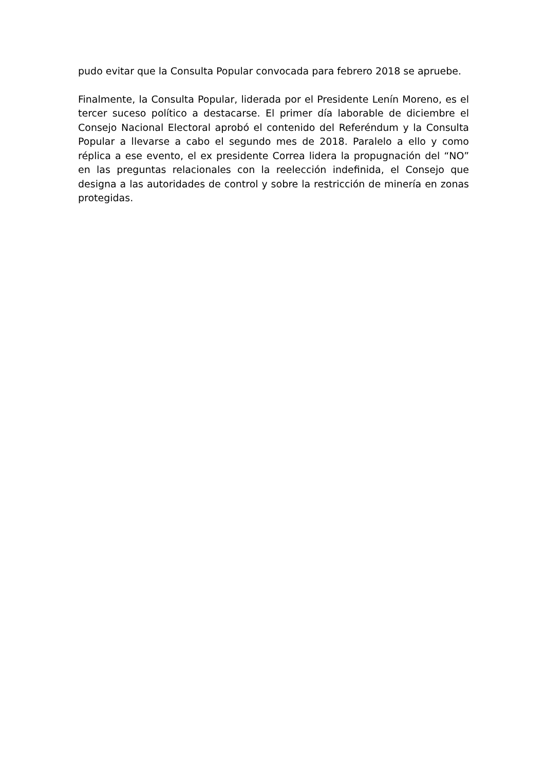pudo evitar que la Consulta Popular convocada para febrero 2018 se apruebe.
Finalmente, la Consulta Popular, liderada por el Presidente Lenín Moreno, es el tercer suceso político a destacarse. El primer día laborable de diciembre el Consejo Nacional Electoral aprobó el contenido del Referéndum y la Consulta Popular a llevarse a cabo el segundo mes de 2018. Paralelo a ello y como réplica a ese evento, el ex presidente Correa lidera la propugnación del “NO” en las preguntas relacionales con la reelección indefinida, el Consejo que designa a las autoridades de control y sobre la restricción de minería en zonas protegidas.